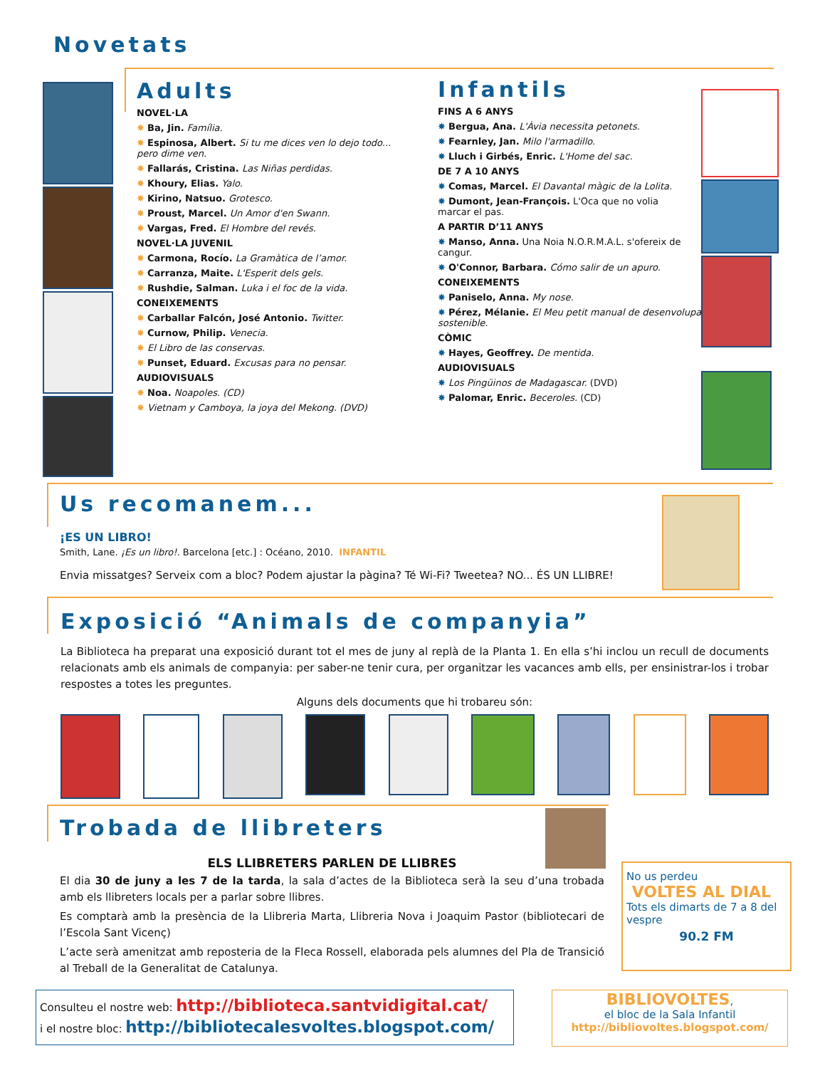Novetats
Adults
NOVEL·LA
✸ Ba, Jin. Família.
✸ Espinosa, Albert. Si tu me dices ven lo dejo todo... pero dime ven.
✸ Fallarás, Cristina. Las Niñas perdidas.
✸ Khoury, Elias. Yalo.
✸ Kirino, Natsuo. Grotesco.
✸ Proust, Marcel. Un Amor d'en Swann.
✸ Vargas, Fred. El Hombre del revés.
NOVEL·LA JUVENIL
✸ Carmona, Rocío. La Gramàtica de l’amor.
✸ Carranza, Maite. L'Esperit dels gels.
✸ Rushdie, Salman. Luka i el foc de la vida.
CONEIXEMENTS
✸ Carballar Falcón, José Antonio. Twitter.
✸ Curnow, Philip. Venecia.
✸ El Libro de las conservas.
✸ Punset, Eduard. Excusas para no pensar.
AUDIOVISUALS
✸ Noa. Noapoles. (CD)
✸ Vietnam y Camboya, la joya del Mekong. (DVD)
Infantils
FINS A 6 ANYS
✸ Bergua, Ana. L'Àvia necessita petonets.
✸ Fearnley, Jan. Milo l'armadillo.
✸ Lluch i Girbés, Enric. L'Home del sac.
DE 7 A 10 ANYS
✸ Comas, Marcel. El Davantal màgic de la Lolita.
✸ Dumont, Jean-François. L'Oca que no volia marcar el pas.
A PARTIR D’11 ANYS
✸ Manso, Anna. Una Noia N.O.R.M.A.L. s'ofereix de cangur.
✸ O'Connor, Barbara. Cómo salir de un apuro.
CONEIXEMENTS
✸ Paniselo, Anna. My nose.
✸ Pérez, Mélanie. El Meu petit manual de desenvolupament sostenible.
CÒMIC
✸ Hayes, Geoffrey. De mentida.
AUDIOVISUALS
✸ Los Pingüinos de Madagascar. (DVD)
✸ Palomar, Enric. Beceroles. (CD)
Us recomanem...
¡ES UN LIBRO!
Smith, Lane. ¡Es un libro!. Barcelona [etc.] : Océano, 2010. INFANTIL
Envia missatges? Serveix com a bloc? Podem ajustar la pàgina? Té Wi-Fi? Tweetea? NO... ÉS UN LLIBRE!
Exposició “Animals de companyia”
La Biblioteca ha preparat una exposició durant tot el mes de juny al replà de la Planta 1. En ella s’hi inclou un recull de documents relacionats amb els animals de companyia: per saber-ne tenir cura, per organitzar les vacances amb ells, per ensinistrar-los i trobar respostes a totes les preguntes.
Alguns dels documents que hi trobareu són:
Trobada de llibreters
ELS LLIBRETERS PARLEN DE LLIBRES
El dia 30 de juny a les 7 de la tarda, la sala d’actes de la Biblioteca serà la seu d’una trobada amb els llibreters locals per a parlar sobre llibres.
Es comptarà amb la presència de la Llibreria Marta, Llibreria Nova i Joaquim Pastor (bibliotecari de l’Escola Sant Vicenç)
L’acte serà amenitzat amb reposteria de la Fleca Rossell, elaborada pels alumnes del Pla de Transició al Treball de la Generalitat de Catalunya.
No us perdeu
VOLTES AL DIAL
Tots els dimarts de 7 a 8 del vespre
90.2 FM
Consulteu el nostre web: http://biblioteca.santvidigital.cat/
i el nostre bloc: http://bibliotecalesvoltes.blogspot.com/
BIBLIOVOLTES,
el bloc de la Sala Infantil
http://bibliovoltes.blogspot.com/